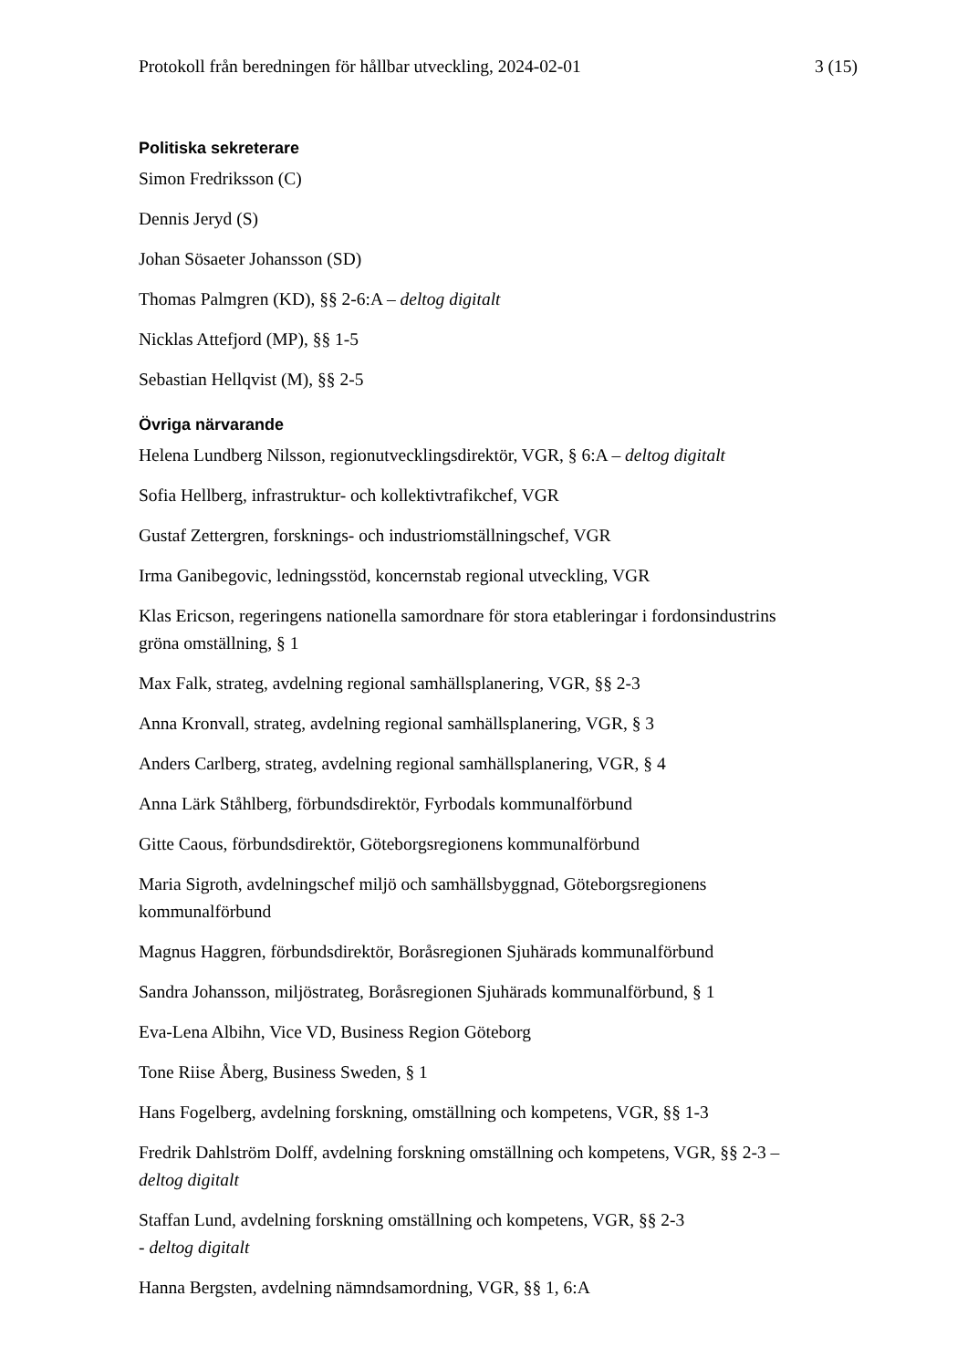Protokoll från beredningen för hållbar utveckling, 2024-02-01 3 (15)
Politiska sekreterare
Simon Fredriksson (C)
Dennis Jeryd (S)
Johan Sösaeter Johansson (SD)
Thomas Palmgren (KD), §§ 2-6:A – deltog digitalt
Nicklas Attefjord (MP), §§ 1-5
Sebastian Hellqvist (M), §§ 2-5
Övriga närvarande
Helena Lundberg Nilsson, regionutvecklingsdirektör, VGR, § 6:A – deltog digitalt
Sofia Hellberg, infrastruktur- och kollektivtrafikchef, VGR
Gustaf Zettergren, forsknings- och industriomställningschef, VGR
Irma Ganibegovic, ledningsstöd, koncernstab regional utveckling, VGR
Klas Ericson, regeringens nationella samordnare för stora etableringar i fordonsindustrins gröna omställning, § 1
Max Falk, strateg, avdelning regional samhällsplanering, VGR, §§ 2-3
Anna Kronvall, strateg, avdelning regional samhällsplanering, VGR, § 3
Anders Carlberg, strateg, avdelning regional samhällsplanering, VGR, § 4
Anna Lärk Ståhlberg, förbundsdirektör, Fyrbodals kommunalförbund
Gitte Caous, förbundsdirektör, Göteborgsregionens kommunalförbund
Maria Sigroth, avdelningschef miljö och samhällsbyggnad, Göteborgsregionens kommunalförbund
Magnus Haggren, förbundsdirektör, Boråsregionen Sjuhärads kommunalförbund
Sandra Johansson, miljöstrateg, Boråsregionen Sjuhärads kommunalförbund, § 1
Eva-Lena Albihn, Vice VD, Business Region Göteborg
Tone Riise Åberg, Business Sweden, § 1
Hans Fogelberg, avdelning forskning, omställning och kompetens, VGR, §§ 1-3
Fredrik Dahlström Dolff, avdelning forskning omställning och kompetens, VGR, §§ 2-3 – deltog digitalt
Staffan Lund, avdelning forskning omställning och kompetens, VGR, §§ 2-3
- deltog digitalt
Hanna Bergsten, avdelning nämndsamordning, VGR, §§ 1, 6:A